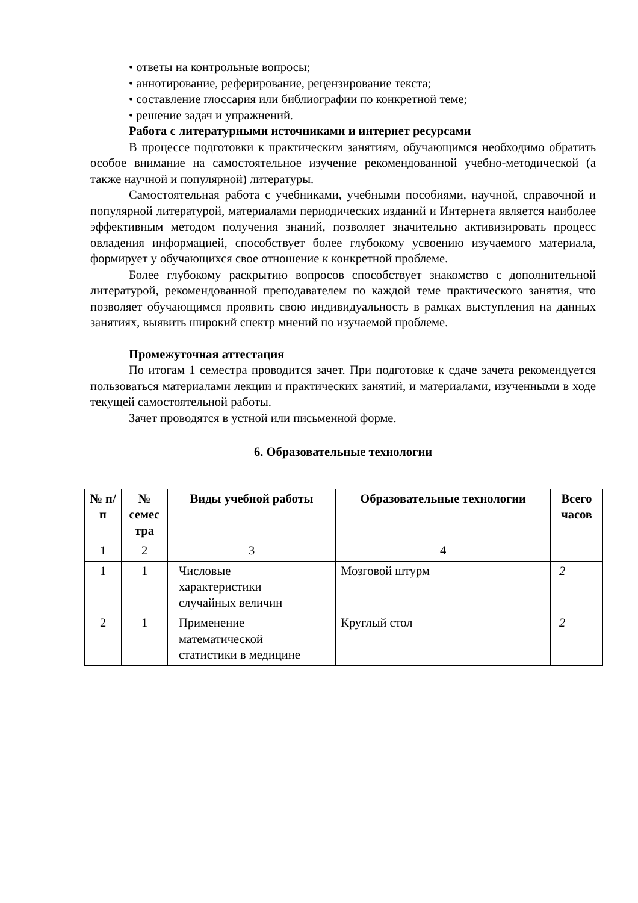• ответы на контрольные вопросы;
• аннотирование, реферирование, рецензирование текста;
• составление глоссария или библиографии по конкретной теме;
• решение задач и упражнений.
Работа с литературными источниками и интернет ресурсами
В процессе подготовки к практическим занятиям, обучающимся необходимо обратить особое внимание на самостоятельное изучение рекомендованной учебно-методической (а также научной и популярной) литературы.
Самостоятельная работа с учебниками, учебными пособиями, научной, справочной и популярной литературой, материалами периодических изданий и Интернета является наиболее эффективным методом получения знаний, позволяет значительно активизировать процесс овладения информацией, способствует более глубокому усвоению изучаемого материала, формирует у обучающихся свое отношение к конкретной проблеме.
Более глубокому раскрытию вопросов способствует знакомство с дополнительной литературой, рекомендованной преподавателем по каждой теме практического занятия, что позволяет обучающимся проявить свою индивидуальность в рамках выступления на данных занятиях, выявить широкий спектр мнений по изучаемой проблеме.
Промежуточная аттестация
По итогам 1 семестра проводится зачет. При подготовке к сдаче зачета рекомендуется пользоваться материалами лекции и практических занятий, и материалами, изученными в ходе текущей самостоятельной работы.
Зачет проводятся в устной или письменной форме.
6. Образовательные технологии
| № п/п | № семес тра | Виды учебной работы | Образовательные технологии | Всего часов |
| --- | --- | --- | --- | --- |
| 1 | 2 | 3 | 4 | |
| 1 | 1 | Числовые характеристики случайных величин | Мозговой штурм | 2 |
| 2 | 1 | Применение математической статистики в медицине | Круглый стол | 2 |